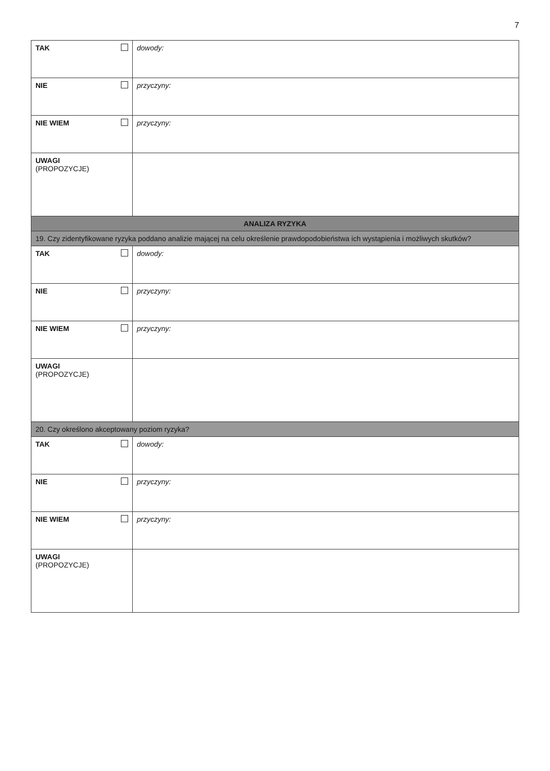7
| TAK | dowody: |
| NIE | przyczyny: |
| NIE WIEM | przyczyny: |
| UWAGI (PROPOZYCJE) | |
| ANALIZA RYZYKA | |
| 19. Czy zidentyfikowane ryzyka poddano analizie mającej na celu określenie prawdopodobieństwa ich wystąpienia i możliwych skutków? | |
| TAK | dowody: |
| NIE | przyczyny: |
| NIE WIEM | przyczyny: |
| UWAGI (PROPOZYCJE) | |
| 20. Czy określono akceptowany poziom ryzyka? | |
| TAK | dowody: |
| NIE | przyczyny: |
| NIE WIEM | przyczyny: |
| UWAGI (PROPOZYCJE) | |